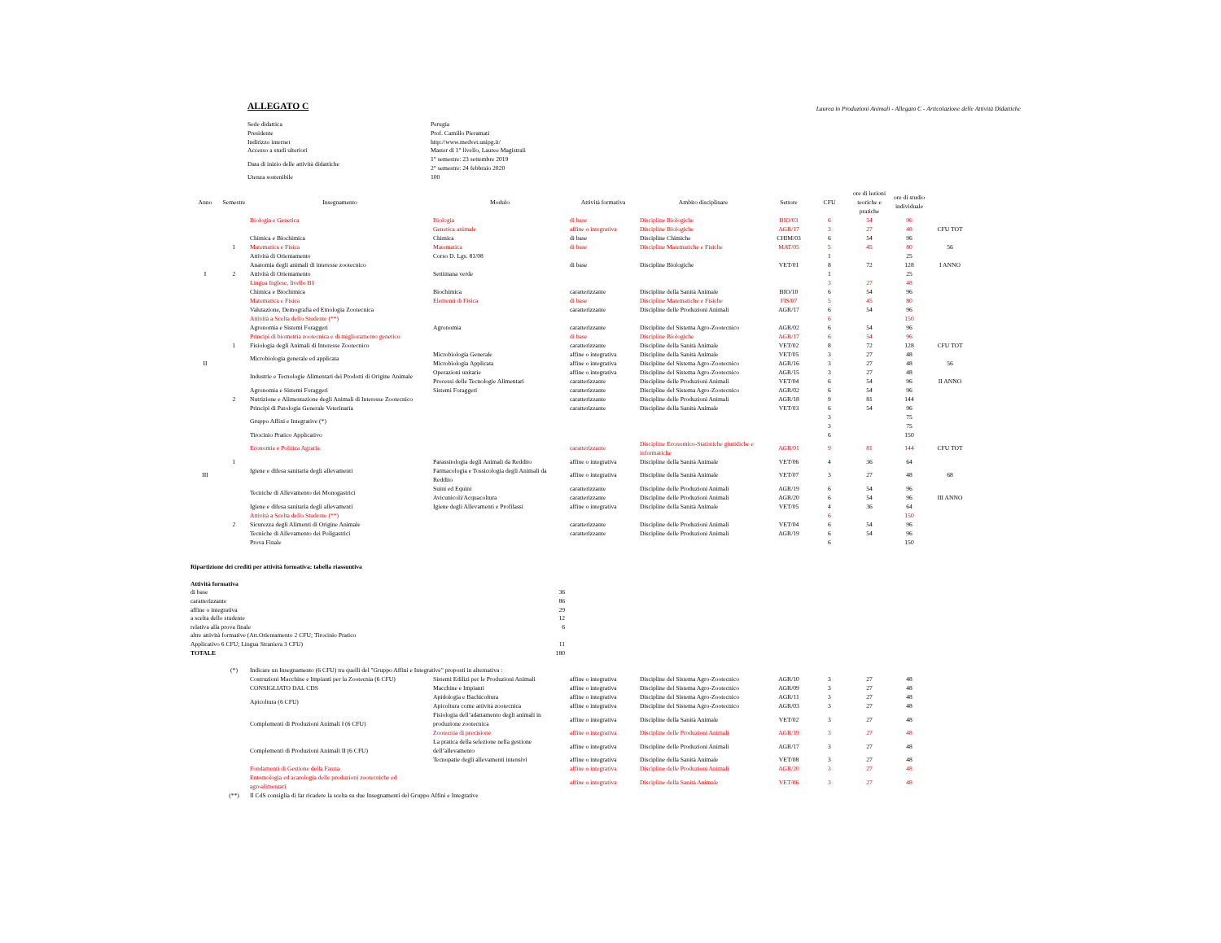ALLEGATO C
Laurea in Produzioni Animali - Allegato C - Articolazione delle Attività Didattiche
| Sede didattica | Perugia |
| Presidente | Prof. Camillo Pieramati |
| Indirizzo internet | http://www.medvet.unipg.it/ |
| Accesso a studi ulteriori | Master di 1° livello, Lauree Magistrali |
| Data di inizio delle attività didattiche | 1° semestre: 23 settembre 2019 2° semestre: 24 febbraio 2020 |
| Utenza sostenibile | 100 |
| Anno | Semestre | Insegnamento | Modulo | Attività formativa | Ambito disciplinare | Settore | CFU | ore di lezioni teoriche e pratiche | ore di studio individuale | |
| --- | --- | --- | --- | --- | --- | --- | --- | --- | --- | --- |
| | | Biologia e Genetica | Biologia | di base | Discipline Biologiche | BIO/03 | 6 | 54 | 96 | |
| | | | Genetica animale | affine o integrativa | Discipline Biologiche | AGR/17 | 3 | 27 | 48 | CFU TOT |
| | | Chimica e Biochimica | Chimica | di base | Discipline Chimiche | CHIM/03 | 6 | 54 | 96 | |
| | 1 | Matematica e Fisica | Matematica | di base | Discipline Matematiche e Fisiche | MAT/05 | 5 | 45 | 80 | 56 |
| | | Attività di Orientamento | Corso D. Lgs. 81/08 | | | | 1 | | 25 | |
| | | Anatomia degli animali di interesse zootecnico | | di base | Discipline Biologiche | VET/01 | 8 | 72 | 128 | I ANNO |
| I | 2 | Attività di Orientamento | Settimana verde | | | | 1 | | 25 | |
| | | Lingua Inglese, livello B1 | | | | | 3 | 27 | 48 | |
| | | Chimica e Biochimica | Biochimica | caratterizzante | Discipline della Sanità Animale | BIO/10 | 6 | 54 | 96 | |
| | | Matematica e Fisica | Elementi di Fisica | di base | Discipline Matematiche e Fisiche | FIS/07 | 5 | 45 | 80 | |
| | | Valutazione, Demografia ed Etnologia Zootecnica | | caratterizzante | Discipline delle Produzioni Animali | AGR/17 | 6 | 54 | 96 | |
| | | Attività a Scelta dello Studente (**) | | | | | 6 | | 150 | |
| | | Agronomia e Sistemi Foraggeri | Agronomia | caratterizzante | Discipline del Sistema Agro-Zootecnico | AGR/02 | 6 | 54 | 96 | |
| | | Principi di biometria zootecnica e di miglioramento genetico | | di base | Discipline Biologiche | AGR/17 | 6 | 54 | 96 | |
| | 1 | Fisiologia degli Animali di Interesse Zootecnico | | caratterizzante | Discipline della Sanità Animale | VET/02 | 8 | 72 | 128 | CFU TOT |
| | | Microbiologia generale ed applicata | Microbiologia Generale | affine o integrativa | Discipline della Sanità Animale | VET/05 | 3 | 27 | 48 | |
| II | | | Microbiologia Applicata | affine o integrativa | Discipline del Sistema Agro-Zootecnico | AGR/16 | 3 | 27 | 48 | 56 |
| | | Industrie e Tecnologie Alimentari dei Prodotti di Origine Animale | Operazioni unitarie | affine o integrativa | Discipline del Sistema Agro-Zootecnico | AGR/15 | 3 | 27 | 48 | |
| | | | Processi delle Tecnologie Alimentari | caratterizzante | Discipline delle Produzioni Animali | VET/04 | 6 | 54 | 96 | II ANNO |
| | | Agronomia e Sistemi Foraggeri | Sistemi Foraggeri | caratterizzante | Discipline del Sistema Agro-Zootecnico | AGR/02 | 6 | 54 | 96 | |
| | 2 | Nutrizione e Alimentazione degli Animali di Interesse Zootecnico | | caratterizzante | Discipline delle Produzioni Animali | AGR/18 | 9 | 81 | 144 | |
| | | Principi di Patologia Generale Veterinaria | | caratterizzante | Discipline della Sanità Animale | VET/03 | 6 | 54 | 96 | |
| | | Gruppo Affini e Integrative (*) | | | | | 3 | | 75 | |
| | | | | | | | 3 | | 75 | |
| | | Tirocinio Pratico Applicativo | | | | | 6 | | 150 | |
| | | Economia e Politica Agraria | | caratterizzante | Discipline Economico-Statistiche giuridiche e informatiche | AGR/01 | 9 | 81 | 144 | CFU TOT |
| | 1 | Igiene e difesa sanitaria degli allevamenti | Parassitologia degli Animali da Reddito | affine o integrativa | Discipline della Sanità Animale | VET/06 | 4 | 36 | 64 | |
| III | | | Farmacologia e Tossicologia degli Animali da Reddito | affine o integrativa | Discipline della Sanità Animale | VET/07 | 3 | 27 | 48 | 68 |
| | | Tecniche di Allevamento dei Monogastrici | Suini ed Equini | caratterizzante | Discipline delle Produzioni Animali | AGR/19 | 6 | 54 | 96 | |
| | | | Avicunicoli/Acquacoltura | caratterizzante | Discipline delle Produzioni Animali | AGR/20 | 6 | 54 | 96 | III ANNO |
| | | Igiene e difesa sanitaria degli allevamenti | Igiene degli Allevamenti e Profilassi | affine o integrativa | Discipline della Sanità Animale | VET/05 | 4 | 36 | 64 | |
| | | Attività a Scelta dello Studente (**) | | | | | 6 | | 150 | |
| | 2 | Sicurezza degli Alimenti di Origine Animale | | caratterizzante | Discipline delle Produzioni Animali | VET/04 | 6 | 54 | 96 | |
| | | Tecniche di Allevamento dei Poligastrici | | caratterizzante | Discipline delle Produzioni Animali | AGR/19 | 6 | 54 | 96 | |
| | | Prova Finale | | | | | 6 | | 150 | |
| Ripartizione dei crediti per attività formativa: tabella riassuntiva | |
| Attività formativa | |
| di base | 36 |
| caratterizzante | 86 |
| affine o integrativa | 29 |
| a scelta dello studente | 12 |
| relativa alla prova finale | 6 |
| altre attività formative (Att.Orientamento 2 CFU; Tirocinio Pratico Applicativo 6 CFU; Lingua Straniera 3 CFU) | 11 |
| TOTALE | 180 |
| | (*) | Indicare un Insegnamento (6 CFU) tra quelli del "Gruppo Affini e Integrative" proposti in alternativa : | | | | | | | |
| | | Costruzioni Macchine e Impianti per la Zootecnia (6 CFU) CONSIGLIATO DAL CDS | Sistemi Edilizi per le Produzioni Animali | affine o integrativa | Discipline del Sistema Agro-Zootecnico | AGR/10 | 3 | 27 | 48 |
| | | | Macchine e Impianti | affine o integrativa | Discipline del Sistema Agro-Zootecnico | AGR/09 | 3 | 27 | 48 |
| | | Apicoltura (6 CFU) | Apidologia e Bachicoltura | affine o integrativa | Discipline del Sistema Agro-Zootecnico | AGR/11 | 3 | 27 | 48 |
| | | | Apicoltura come attività zootecnica | affine o integrativa | Discipline del Sistema Agro-Zootecnico | AGR/03 | 3 | 27 | 48 |
| | | Complementi di Produzioni Animali I (6 CFU) | Fisiologia dell’adattamento degli animali in produzione zootecnica | affine o integrativa | Discipline della Sanità Animale | VET/02 | 3 | 27 | 48 |
| | | | Zootecnia di precisione | affine o integrativa | Discipline delle Produzioni Animali | AGR/19 | 3 | 27 | 48 |
| | | Complementi di Produzioni Animali II (6 CFU) | La pratica della selezione nella gestione dell’allevamento | affine o integrativa | Discipline delle Produzioni Animali | AGR/17 | 3 | 27 | 48 |
| | | | Tecnopatie degli allevamenti intensivi | affine o integrativa | Discipline della Sanità Animale | VET/08 | 3 | 27 | 48 |
| | | Fondamenti di Gestione della Fauna | | affine o integrativa | Discipline delle Produzioni Animali | AGR/20 | 3 | 27 | 48 |
| | | Entomologia ed acarologia delle produzioni zootecniche ed agroalimentari | | affine o integrativa | Discipline della Sanità Animale | VET/06 | 3 | 27 | 48 |
| | (**) | Il CdS consiglia di far ricadere la scelta su due Insegnamenti del Gruppo Affini e Integrative | | | | | | | |